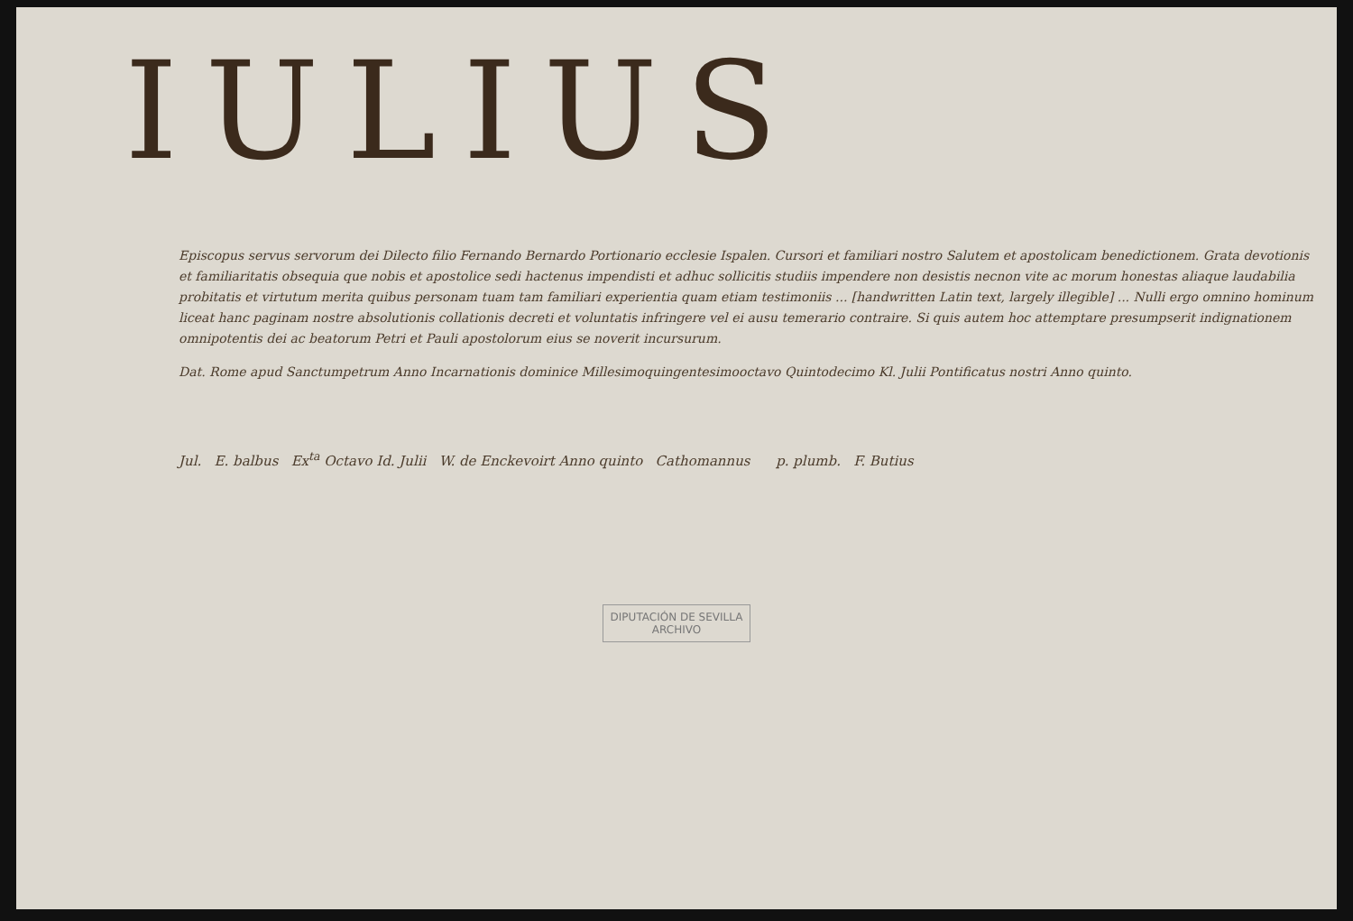IULIUS
Episcopus servus servorum dei Dilecto filio Fernando Bernardo Portionario ecclesie Ispalen. Cursori et familiari nostro Salutem et apostolicam benedictionem. Grata devotionis et familiaritatis obsequia que nobis et apostolice sedi hactenus impendisti et adhuc sollicitis studiis impendere non desistis necnon vite ac morum honestas aliaque laudabilia probitatis et virtutum merita quibus personam tuam tam familiari experientia quam etiam testimoniis ... [handwritten Latin text, largely illegible] ... Nulli ergo omnino hominum liceat hanc paginam nostre absolutionis collationis decreti et voluntatis infringere vel ei ausu temerario contraire. Si quis autem hoc attemptare presumpserit indignationem omnipotentis dei ac beatorum Petri et Pauli apostolorum eius se noverit incursurum.
Dat. Rome apud Sanctumpetrum Anno Incarnationis dominice Millesimoquingentesimooctavo Quintodecimo Kl. Julii Pontificatus nostri Anno quinto.
Jul. E. balbus Ex<sup>ta</sup> Octavo Id. Julii W. de Enckevoirt Anno quinto Cathomannus p. plumb. F. Butius
DIPUTACIÓN DE SEVILLA
ARCHIVO